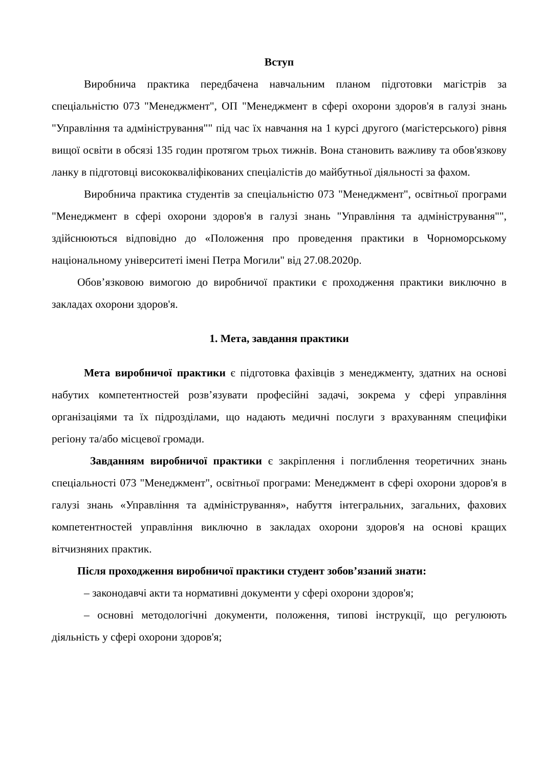Вступ
Виробнича практика передбачена навчальним планом підготовки магістрів за спеціальністю 073 "Менеджмент", ОП "Менеджмент в сфері охорони здоров'я в галузі знань "Управління та адміністрування"" під час їх навчання на 1 курсі другого (магістерського) рівня вищої освіти в обсязі 135 годин протягом трьох тижнів. Вона становить важливу та обов'язкову ланку в підготовці висококваліфікованих спеціалістів до майбутньої діяльності за фахом.
Виробнича практика студентів за спеціальністю 073 "Менеджмент", освітньої програми "Менеджмент в сфері охорони здоров'я в галузі знань "Управління та адміністрування"", здійснюються відповідно до «Положення про проведення практики в Чорноморському національному університеті імені Петра Могили" від 27.08.2020р.
Обов’язковою вимогою до виробничої практики є проходження практики виключно в закладах охорони здоров'я.
1. Мета, завдання практики
Мета виробничої практики є підготовка фахівців з менеджменту, здатних на основі набутих компетентностей розв’язувати професійні задачі, зокрема у сфері управління організаціями та їх підрозділами, що надають медичні послуги з врахуванням специфіки регіону та/або місцевої громади.
Завданням виробничої практики є закріплення і поглиблення теоретичних знань спеціальності 073 "Менеджмент", освітньої програми: Менеджмент в сфері охорони здоров'я в галузі знань «Управління та адміністрування», набуття інтегральних, загальних, фахових компетентностей управління виключно в закладах охорони здоров'я на основі кращих вітчизняних практик.
Після проходження виробничої практики студент зобов’язаний знати:
– законодавчі акти та нормативні документи у сфері охорони здоров'я;
– основні методологічні документи, положення, типові інструкції, що регулюють діяльність у сфері охорони здоров'я;